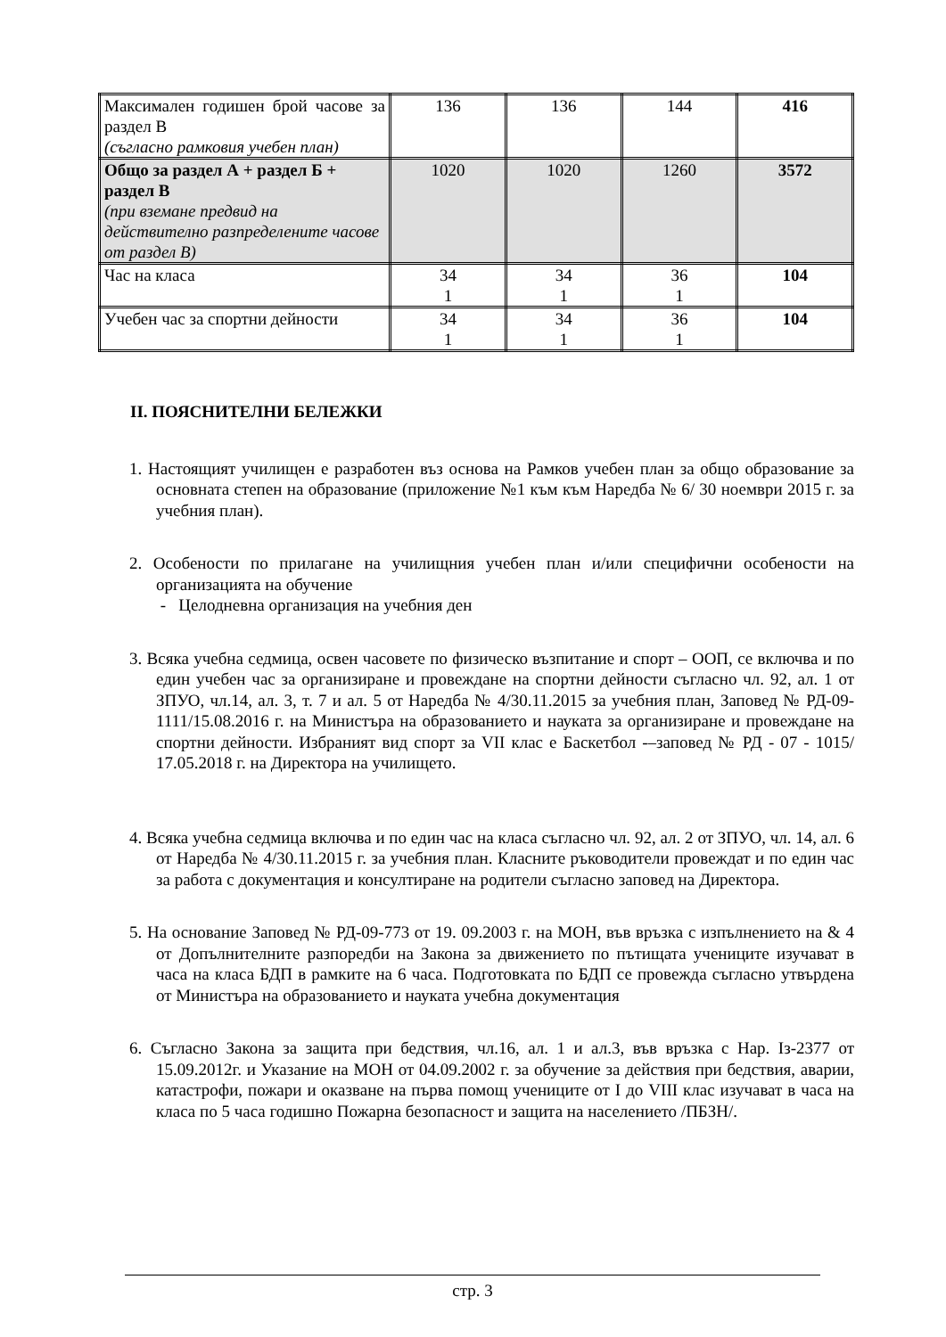| Максимален годишен брой часове за раздел В (съгласно рамковия учебен план) | 136 | 136 | 144 | 416 |
| Общо за раздел А + раздел Б + раздел В (при вземане предвид на действително разпределените часове от раздел В) | 1020 | 1020 | 1260 | 3572 |
| Час на класа | 34 1 | 34 1 | 36 1 | 104 |
| Учебен час за спортни дейности | 34 1 | 34 1 | 36 1 | 104 |
II. ПОЯСНИТЕЛНИ БЕЛЕЖКИ
1. Настоящият училищен е разработен въз основа на Рамков учебен план за общо образование за основната степен на образование (приложение №1 към към Наредба № 6/ 30 ноември 2015 г. за учебния план).
2. Особености по прилагане на училищния учебен план и/или специфични особености на организацията на обучение
- Целодневна организация на учебния ден
3. Всяка учебна седмица, освен часовете по физическо възпитание и спорт – ООП, се включва и по един учебен час за организиране и провеждане на спортни дейности съгласно чл. 92, ал. 1 от ЗПУО, чл.14, ал. 3, т. 7 и ал. 5 от Наредба № 4/30.11.2015 за учебния план, Заповед № РД-09-1111/15.08.2016 г. на Министъра на образованието и науката за организиране и провеждане на спортни дейности. Избраният вид спорт за VII клас е Баскетбол -–заповед № РД - 07 - 1015/ 17.05.2018 г. на Директора на училището.
4. Всяка учебна седмица включва и по един час на класа съгласно чл. 92, ал. 2 от ЗПУО, чл. 14, ал. 6 от Наредба № 4/30.11.2015 г. за учебния план. Класните ръководители провеждат и по един час за работа с документация и консултиране на родители съгласно заповед на Директора.
5. На основание Заповед № РД-09-773 от 19. 09.2003 г. на МОН, във връзка с изпълнението на & 4 от Допълнителните разпоредби на Закона за движението по пътищата учениците изучават в часа на класа БДП в рамките на 6 часа. Подготовката по БДП се провежда съгласно утвърдена от Министъра на образованието и науката учебна документация
6. Съгласно Закона за защита при бедствия, чл.16, ал. 1 и ал.3, във връзка с Нар. Iз-2377 от 15.09.2012г. и Указание на МОН от 04.09.2002 г. за обучение за действия при бедствия, аварии, катастрофи, пожари и оказване на първа помощ учениците от I до VIII клас изучават в часа на класа по 5 часа годишно Пожарна безопасност и защита на населението /ПБЗН/.
стр. 3